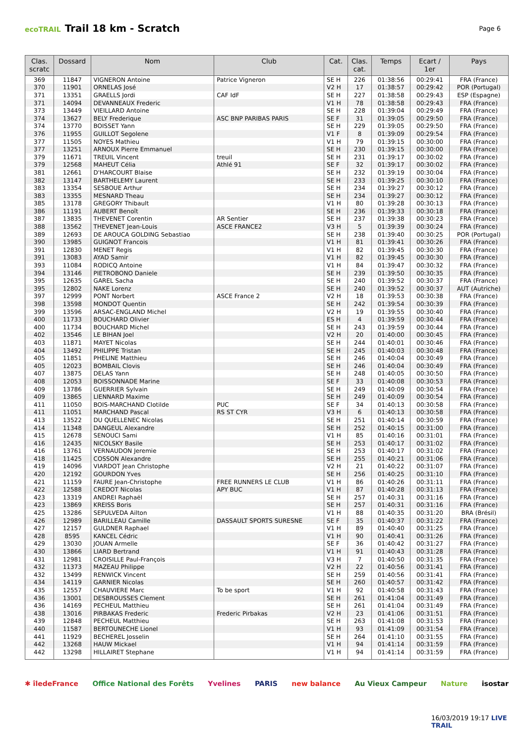ecoTRAIL Trail 18 km - Scratch
Page 6
| Clas. scratc | Dossard | Nom | Club | Cat. | Clas. cat. | Temps | Ecart / 1er | Pays |
| --- | --- | --- | --- | --- | --- | --- | --- | --- |
| 369 | 11847 | VIGNERON Antoine | Patrice Vigneron | SE H | 226 | 01:38:56 | 00:29:41 | FRA (France) |
| 370 | 11901 | ORNELAS José | | V2 H | 17 | 01:38:57 | 00:29:42 | POR (Portugal) |
| 371 | 13351 | GRAELLS Jordi | CAF IdF | SE H | 227 | 01:38:58 | 00:29:43 | ESP (Espagne) |
| 371 | 14094 | DEVANNEAUX Frederic | | V1 H | 78 | 01:38:58 | 00:29:43 | FRA (France) |
| 373 | 13449 | VIEILLARD Antoine | | SE H | 228 | 01:39:04 | 00:29:49 | FRA (France) |
| 374 | 13627 | BELY Frederique | ASC BNP PARIBAS PARIS | SE F | 31 | 01:39:05 | 00:29:50 | FRA (France) |
| 374 | 13770 | BOISSET Yann | | SE H | 229 | 01:39:05 | 00:29:50 | FRA (France) |
| 376 | 11955 | GUILLOT Segolene | | V1 F | 8 | 01:39:09 | 00:29:54 | FRA (France) |
| 377 | 11505 | NOYES Mathieu | | V1 H | 79 | 01:39:15 | 00:30:00 | FRA (France) |
| 377 | 13251 | ARNOUX Pierre Emmanuel | | SE H | 230 | 01:39:15 | 00:30:00 | FRA (France) |
| 379 | 11671 | TREUIL Vincent | treuil | SE H | 231 | 01:39:17 | 00:30:02 | FRA (France) |
| 379 | 12568 | MAHEUT Célia | Athlé 91 | SE F | 32 | 01:39:17 | 00:30:02 | FRA (France) |
| 381 | 12661 | D'HARCOURT Blaise | | SE H | 232 | 01:39:19 | 00:30:04 | FRA (France) |
| 382 | 13147 | BARTHELEMY Laurent | | SE H | 233 | 01:39:25 | 00:30:10 | FRA (France) |
| 383 | 13354 | SESBOUE Arthur | | SE H | 234 | 01:39:27 | 00:30:12 | FRA (France) |
| 383 | 13355 | MESNARD Theau | | SE H | 234 | 01:39:27 | 00:30:12 | FRA (France) |
| 385 | 13178 | GREGORY Thibault | | V1 H | 80 | 01:39:28 | 00:30:13 | FRA (France) |
| 386 | 11191 | AUBERT Benoît | | SE H | 236 | 01:39:33 | 00:30:18 | FRA (France) |
| 387 | 13835 | THEVENET Corentin | AR Sentier | SE H | 237 | 01:39:38 | 00:30:23 | FRA (France) |
| 388 | 13562 | THEVENET Jean-Louis | ASCE FRANCE2 | V3 H | 5 | 01:39:39 | 00:30:24 | FRA (France) |
| 389 | 12693 | DE AROUCA GOLDING Sebastiao | | SE H | 238 | 01:39:40 | 00:30:25 | POR (Portugal) |
| 390 | 13985 | GUIGNOT Francois | | V1 H | 81 | 01:39:41 | 00:30:26 | FRA (France) |
| 391 | 12830 | MENET Regis | | V1 H | 82 | 01:39:45 | 00:30:30 | FRA (France) |
| 391 | 13083 | AYAD Samir | | V1 H | 82 | 01:39:45 | 00:30:30 | FRA (France) |
| 393 | 11084 | RODICQ Antoine | | V1 H | 84 | 01:39:47 | 00:30:32 | FRA (France) |
| 394 | 13146 | PIETROBONO Daniele | | SE H | 239 | 01:39:50 | 00:30:35 | FRA (France) |
| 395 | 12635 | GAREL Sacha | | SE H | 240 | 01:39:52 | 00:30:37 | FRA (France) |
| 395 | 12802 | NAKE Lorenz | | SE H | 240 | 01:39:52 | 00:30:37 | AUT (Autriche) |
| 397 | 12999 | PONT Norbert | ASCE France 2 | V2 H | 18 | 01:39:53 | 00:30:38 | FRA (France) |
| 398 | 13598 | MONDOT Quentin | | SE H | 242 | 01:39:54 | 00:30:39 | FRA (France) |
| 399 | 13596 | ARSAC-ENGLAND Michel | | V2 H | 19 | 01:39:55 | 00:30:40 | FRA (France) |
| 400 | 11733 | BOUCHARD Olivier | | ES H | 4 | 01:39:59 | 00:30:44 | FRA (France) |
| 400 | 11734 | BOUCHARD Michel | | SE H | 243 | 01:39:59 | 00:30:44 | FRA (France) |
| 402 | 13546 | LE BIHAN Joel | | V2 H | 20 | 01:40:00 | 00:30:45 | FRA (France) |
| 403 | 11871 | MAYET Nicolas | | SE H | 244 | 01:40:01 | 00:30:46 | FRA (France) |
| 404 | 13492 | PHILIPPE Tristan | | SE H | 245 | 01:40:03 | 00:30:48 | FRA (France) |
| 405 | 11851 | PHELINE Matthieu | | SE H | 246 | 01:40:04 | 00:30:49 | FRA (France) |
| 405 | 12023 | BOMBAIL Clovis | | SE H | 246 | 01:40:04 | 00:30:49 | FRA (France) |
| 407 | 13875 | DELAS Yann | | SE H | 248 | 01:40:05 | 00:30:50 | FRA (France) |
| 408 | 12053 | BOISSONNADE Marine | | SE F | 33 | 01:40:08 | 00:30:53 | FRA (France) |
| 409 | 13786 | GUERRIER Sylvain | | SE H | 249 | 01:40:09 | 00:30:54 | FRA (France) |
| 409 | 13865 | LIENNARD Maxime | | SE H | 249 | 01:40:09 | 00:30:54 | FRA (France) |
| 411 | 11050 | BOIS-MARCHAND Clotilde | PUC | SE F | 34 | 01:40:13 | 00:30:58 | FRA (France) |
| 411 | 11051 | MARCHAND Pascal | RS ST CYR | V3 H | 6 | 01:40:13 | 00:30:58 | FRA (France) |
| 413 | 13522 | DU QUELLENEC Nicolas | | SE H | 251 | 01:40:14 | 00:30:59 | FRA (France) |
| 414 | 11348 | DANGEUL Alexandre | | SE H | 252 | 01:40:15 | 00:31:00 | FRA (France) |
| 415 | 12678 | SENOUCI Sami | | V1 H | 85 | 01:40:16 | 00:31:01 | FRA (France) |
| 416 | 12435 | NICOLSKY Basile | | SE H | 253 | 01:40:17 | 00:31:02 | FRA (France) |
| 416 | 13761 | VERNAUDON Jeremie | | SE H | 253 | 01:40:17 | 00:31:02 | FRA (France) |
| 418 | 11425 | COSSON Alexandre | | SE H | 255 | 01:40:21 | 00:31:06 | FRA (France) |
| 419 | 14096 | VIARDOT Jean Christophe | | V2 H | 21 | 01:40:22 | 00:31:07 | FRA (France) |
| 420 | 12192 | GOURDON Yves | | SE H | 256 | 01:40:25 | 00:31:10 | FRA (France) |
| 421 | 11159 | FAURE Jean-Christophe | FREE RUNNERS LE CLUB | V1 H | 86 | 01:40:26 | 00:31:11 | FRA (France) |
| 422 | 12588 | CREDOT Nicolas | APY BUC | V1 H | 87 | 01:40:28 | 00:31:13 | FRA (France) |
| 423 | 13319 | ANDREI Raphaël | | SE H | 257 | 01:40:31 | 00:31:16 | FRA (France) |
| 423 | 13869 | KREISS Boris | | SE H | 257 | 01:40:31 | 00:31:16 | FRA (France) |
| 425 | 13286 | SEPULVEDA Ailton | | V1 H | 88 | 01:40:35 | 00:31:20 | BRA (Brésil) |
| 426 | 12989 | BARILLEAU Camille | DASSAULT SPORTS SURESNE | SE F | 35 | 01:40:37 | 00:31:22 | FRA (France) |
| 427 | 12157 | GULDNER Raphael | | V1 H | 89 | 01:40:40 | 00:31:25 | FRA (France) |
| 428 | 8595 | KANCEL Cédric | | V1 H | 90 | 01:40:41 | 00:31:26 | FRA (France) |
| 429 | 13030 | JOUAN Armelle | | SE F | 36 | 01:40:42 | 00:31:27 | FRA (France) |
| 430 | 13866 | LIARD Bertrand | | V1 H | 91 | 01:40:43 | 00:31:28 | FRA (France) |
| 431 | 12981 | CROISILLE Paul-François | | V3 H | 7 | 01:40:50 | 00:31:35 | FRA (France) |
| 432 | 11373 | MAZEAU Philippe | | V2 H | 22 | 01:40:56 | 00:31:41 | FRA (France) |
| 432 | 13499 | RENWICK Vincent | | SE H | 259 | 01:40:56 | 00:31:41 | FRA (France) |
| 434 | 14119 | GARNIER Nicolas | | SE H | 260 | 01:40:57 | 00:31:42 | FRA (France) |
| 435 | 12557 | CHAUVIERE Marc | To be sport | V1 H | 92 | 01:40:58 | 00:31:43 | FRA (France) |
| 436 | 13001 | DESBROUSSES Clement | | SE H | 261 | 01:41:04 | 00:31:49 | FRA (France) |
| 436 | 14169 | PECHEUL Matthieu | | SE H | 261 | 01:41:04 | 00:31:49 | FRA (France) |
| 438 | 13016 | PIRBAKAS Frederic | Frederic Pirbakas | V2 H | 23 | 01:41:06 | 00:31:51 | FRA (France) |
| 439 | 12848 | PECHEUL Matthieu | | SE H | 263 | 01:41:08 | 00:31:53 | FRA (France) |
| 440 | 11587 | BERTOUNECHE Lionel | | V1 H | 93 | 01:41:09 | 00:31:54 | FRA (France) |
| 441 | 11929 | BECHEREL Josselin | | SE H | 264 | 01:41:10 | 00:31:55 | FRA (France) |
| 442 | 13268 | HAUW Mickael | | V1 H | 94 | 01:41:14 | 00:31:59 | FRA (France) |
| 442 | 13298 | HILLAIRET Stephane | | V1 H | 94 | 01:41:14 | 00:31:59 | FRA (France) |
✱ îledeFrance Office National des Forêts Yvelines PARIS new balance Au Vieux Campeur Nature isostar
16/03/2019 19:17 LIVE TRAIL